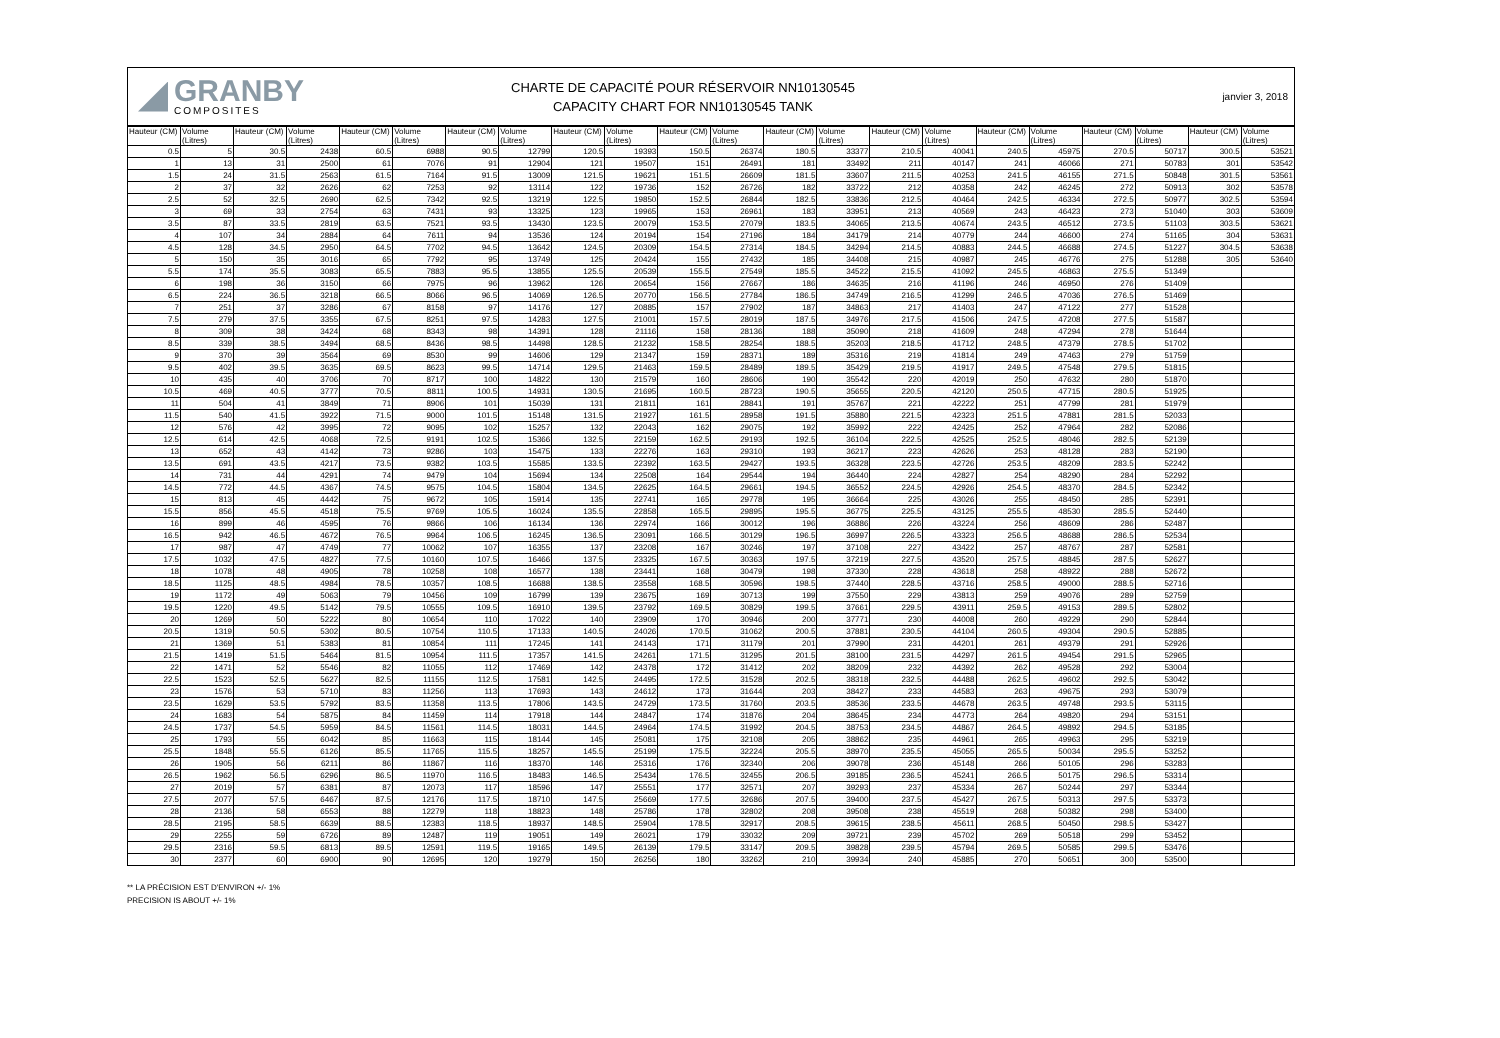GRANBY
COMPOSITES
CHARTE DE CAPACITÉ POUR RÉSERVOIR NN10130545
CAPACITY CHART FOR NN10130545 TANK
janvier 3, 2018
| Hauteur (CM) | Volume (Litres) | Hauteur (CM) | Volume (Litres) | Hauteur (CM) | Volume (Litres) | Hauteur (CM) | Volume (Litres) | Hauteur (CM) | Volume (Litres) | Hauteur (CM) | Volume (Litres) | Hauteur (CM) | Volume (Litres) | Hauteur (CM) | Volume (Litres) | Hauteur (CM) | Volume (Litres) | Hauteur (CM) | Volume (Litres) | Hauteur (CM) | Volume (Litres) |
| --- | --- | --- | --- | --- | --- | --- | --- | --- | --- | --- | --- | --- | --- | --- | --- | --- | --- | --- | --- | --- | --- |
| 0.5 | 5 | 30.5 | 2438 | 60.5 | 6988 | 90.5 | 12799 | 120.5 | 19393 | 150.5 | 26374 | 180.5 | 33377 | 210.5 | 40041 | 240.5 | 45975 | 270.5 | 50717 | 300.5 | 53521 |
| 1 | 13 | 31 | 2500 | 61 | 7076 | 91 | 12904 | 121 | 19507 | 151 | 26491 | 181 | 33492 | 211 | 40147 | 241 | 46066 | 271 | 50783 | 301 | 53542 |
| 1.5 | 24 | 31.5 | 2563 | 61.5 | 7164 | 91.5 | 13009 | 121.5 | 19621 | 151.5 | 26609 | 181.5 | 33607 | 211.5 | 40253 | 241.5 | 46155 | 271.5 | 50848 | 301.5 | 53561 |
| 2 | 37 | 32 | 2626 | 62 | 7253 | 92 | 13114 | 122 | 19736 | 152 | 26726 | 182 | 33722 | 212 | 40358 | 242 | 46245 | 272 | 50913 | 302 | 53578 |
| 2.5 | 52 | 32.5 | 2690 | 62.5 | 7342 | 92.5 | 13219 | 122.5 | 19850 | 152.5 | 26844 | 182.5 | 33836 | 212.5 | 40464 | 242.5 | 46334 | 272.5 | 50977 | 302.5 | 53594 |
| 3 | 69 | 33 | 2754 | 63 | 7431 | 93 | 13325 | 123 | 19965 | 153 | 26961 | 183 | 33951 | 213 | 40569 | 243 | 46423 | 273 | 51040 | 303 | 53609 |
| 3.5 | 87 | 33.5 | 2819 | 63.5 | 7521 | 93.5 | 13430 | 123.5 | 20079 | 153.5 | 27079 | 183.5 | 34065 | 213.5 | 40674 | 243.5 | 46512 | 273.5 | 51103 | 303.5 | 53621 |
| 4 | 107 | 34 | 2884 | 64 | 7611 | 94 | 13536 | 124 | 20194 | 154 | 27196 | 184 | 34179 | 214 | 40779 | 244 | 46600 | 274 | 51165 | 304 | 53631 |
| 4.5 | 128 | 34.5 | 2950 | 64.5 | 7702 | 94.5 | 13642 | 124.5 | 20309 | 154.5 | 27314 | 184.5 | 34294 | 214.5 | 40883 | 244.5 | 46688 | 274.5 | 51227 | 304.5 | 53638 |
| 5 | 150 | 35 | 3016 | 65 | 7792 | 95 | 13749 | 125 | 20424 | 155 | 27432 | 185 | 34408 | 215 | 40987 | 245 | 46776 | 275 | 51288 | 305 | 53640 |
| 5.5 | 174 | 35.5 | 3083 | 65.5 | 7883 | 95.5 | 13855 | 125.5 | 20539 | 155.5 | 27549 | 185.5 | 34522 | 215.5 | 41092 | 245.5 | 46863 | 275.5 | 51349 | | |
| 6 | 198 | 36 | 3150 | 66 | 7975 | 96 | 13962 | 126 | 20654 | 156 | 27667 | 186 | 34635 | 216 | 41196 | 246 | 46950 | 276 | 51409 | | |
| 6.5 | 224 | 36.5 | 3218 | 66.5 | 8066 | 96.5 | 14069 | 126.5 | 20770 | 156.5 | 27784 | 186.5 | 34749 | 216.5 | 41299 | 246.5 | 47036 | 276.5 | 51469 | | |
| 7 | 251 | 37 | 3286 | 67 | 8158 | 97 | 14176 | 127 | 20885 | 157 | 27902 | 187 | 34863 | 217 | 41403 | 247 | 47122 | 277 | 51528 | | |
| 7.5 | 279 | 37.5 | 3355 | 67.5 | 8251 | 97.5 | 14283 | 127.5 | 21001 | 157.5 | 28019 | 187.5 | 34976 | 217.5 | 41506 | 247.5 | 47208 | 277.5 | 51587 | | |
| 8 | 309 | 38 | 3424 | 68 | 8343 | 98 | 14391 | 128 | 21116 | 158 | 28136 | 188 | 35090 | 218 | 41609 | 248 | 47294 | 278 | 51644 | | |
| 8.5 | 339 | 38.5 | 3494 | 68.5 | 8436 | 98.5 | 14498 | 128.5 | 21232 | 158.5 | 28254 | 188.5 | 35203 | 218.5 | 41712 | 248.5 | 47379 | 278.5 | 51702 | | |
| 9 | 370 | 39 | 3564 | 69 | 8530 | 99 | 14606 | 129 | 21347 | 159 | 28371 | 189 | 35316 | 219 | 41814 | 249 | 47463 | 279 | 51759 | | |
| 9.5 | 402 | 39.5 | 3635 | 69.5 | 8623 | 99.5 | 14714 | 129.5 | 21463 | 159.5 | 28489 | 189.5 | 35429 | 219.5 | 41917 | 249.5 | 47548 | 279.5 | 51815 | | |
| 10 | 435 | 40 | 3706 | 70 | 8717 | 100 | 14822 | 130 | 21579 | 160 | 28606 | 190 | 35542 | 220 | 42019 | 250 | 47632 | 280 | 51870 | | |
| 10.5 | 469 | 40.5 | 3777 | 70.5 | 8811 | 100.5 | 14931 | 130.5 | 21695 | 160.5 | 28723 | 190.5 | 35655 | 220.5 | 42120 | 250.5 | 47715 | 280.5 | 51925 | | |
| 11 | 504 | 41 | 3849 | 71 | 8906 | 101 | 15039 | 131 | 21811 | 161 | 28841 | 191 | 35767 | 221 | 42222 | 251 | 47799 | 281 | 51979 | | |
| 11.5 | 540 | 41.5 | 3922 | 71.5 | 9000 | 101.5 | 15148 | 131.5 | 21927 | 161.5 | 28958 | 191.5 | 35880 | 221.5 | 42323 | 251.5 | 47881 | 281.5 | 52033 | | |
| 12 | 576 | 42 | 3995 | 72 | 9095 | 102 | 15257 | 132 | 22043 | 162 | 29075 | 192 | 35992 | 222 | 42425 | 252 | 47964 | 282 | 52086 | | |
| 12.5 | 614 | 42.5 | 4068 | 72.5 | 9191 | 102.5 | 15366 | 132.5 | 22159 | 162.5 | 29193 | 192.5 | 36104 | 222.5 | 42525 | 252.5 | 48046 | 282.5 | 52139 | | |
| 13 | 652 | 43 | 4142 | 73 | 9286 | 103 | 15475 | 133 | 22276 | 163 | 29310 | 193 | 36217 | 223 | 42626 | 253 | 48128 | 283 | 52190 | | |
| 13.5 | 691 | 43.5 | 4217 | 73.5 | 9382 | 103.5 | 15585 | 133.5 | 22392 | 163.5 | 29427 | 193.5 | 36328 | 223.5 | 42726 | 253.5 | 48209 | 283.5 | 52242 | | |
| 14 | 731 | 44 | 4291 | 74 | 9479 | 104 | 15694 | 134 | 22508 | 164 | 29544 | 194 | 36440 | 224 | 42827 | 254 | 48290 | 284 | 52292 | | |
| 14.5 | 772 | 44.5 | 4367 | 74.5 | 9575 | 104.5 | 15804 | 134.5 | 22625 | 164.5 | 29661 | 194.5 | 36552 | 224.5 | 42926 | 254.5 | 48370 | 284.5 | 52342 | | |
| 15 | 813 | 45 | 4442 | 75 | 9672 | 105 | 15914 | 135 | 22741 | 165 | 29778 | 195 | 36664 | 225 | 43026 | 255 | 48450 | 285 | 52391 | | |
| 15.5 | 856 | 45.5 | 4518 | 75.5 | 9769 | 105.5 | 16024 | 135.5 | 22858 | 165.5 | 29895 | 195.5 | 36775 | 225.5 | 43125 | 255.5 | 48530 | 285.5 | 52440 | | |
| 16 | 899 | 46 | 4595 | 76 | 9866 | 106 | 16134 | 136 | 22974 | 166 | 30012 | 196 | 36886 | 226 | 43224 | 256 | 48609 | 286 | 52487 | | |
| 16.5 | 942 | 46.5 | 4672 | 76.5 | 9964 | 106.5 | 16245 | 136.5 | 23091 | 166.5 | 30129 | 196.5 | 36997 | 226.5 | 43323 | 256.5 | 48688 | 286.5 | 52534 | | |
| 17 | 987 | 47 | 4749 | 77 | 10062 | 107 | 16355 | 137 | 23208 | 167 | 30246 | 197 | 37108 | 227 | 43422 | 257 | 48767 | 287 | 52581 | | |
| 17.5 | 1032 | 47.5 | 4827 | 77.5 | 10160 | 107.5 | 16466 | 137.5 | 23325 | 167.5 | 30363 | 197.5 | 37219 | 227.5 | 43520 | 257.5 | 48845 | 287.5 | 52627 | | |
| 18 | 1078 | 48 | 4905 | 78 | 10258 | 108 | 16577 | 138 | 23441 | 168 | 30479 | 198 | 37330 | 228 | 43618 | 258 | 48922 | 288 | 52672 | | |
| 18.5 | 1125 | 48.5 | 4984 | 78.5 | 10357 | 108.5 | 16688 | 138.5 | 23558 | 168.5 | 30596 | 198.5 | 37440 | 228.5 | 43716 | 258.5 | 49000 | 288.5 | 52716 | | |
| 19 | 1172 | 49 | 5063 | 79 | 10456 | 109 | 16799 | 139 | 23675 | 169 | 30713 | 199 | 37550 | 229 | 43813 | 259 | 49076 | 289 | 52759 | | |
| 19.5 | 1220 | 49.5 | 5142 | 79.5 | 10555 | 109.5 | 16910 | 139.5 | 23792 | 169.5 | 30829 | 199.5 | 37661 | 229.5 | 43911 | 259.5 | 49153 | 289.5 | 52802 | | |
| 20 | 1269 | 50 | 5222 | 80 | 10654 | 110 | 17022 | 140 | 23909 | 170 | 30946 | 200 | 37771 | 230 | 44008 | 260 | 49229 | 290 | 52844 | | |
| 20.5 | 1319 | 50.5 | 5302 | 80.5 | 10754 | 110.5 | 17133 | 140.5 | 24026 | 170.5 | 31062 | 200.5 | 37881 | 230.5 | 44104 | 260.5 | 49304 | 290.5 | 52885 | | |
| 21 | 1369 | 51 | 5383 | 81 | 10854 | 111 | 17245 | 141 | 24143 | 171 | 31179 | 201 | 37990 | 231 | 44201 | 261 | 49379 | 291 | 52926 | | |
| 21.5 | 1419 | 51.5 | 5464 | 81.5 | 10954 | 111.5 | 17357 | 141.5 | 24261 | 171.5 | 31295 | 201.5 | 38100 | 231.5 | 44297 | 261.5 | 49454 | 291.5 | 52965 | | |
| 22 | 1471 | 52 | 5546 | 82 | 11055 | 112 | 17469 | 142 | 24378 | 172 | 31412 | 202 | 38209 | 232 | 44392 | 262 | 49528 | 292 | 53004 | | |
| 22.5 | 1523 | 52.5 | 5627 | 82.5 | 11155 | 112.5 | 17581 | 142.5 | 24495 | 172.5 | 31528 | 202.5 | 38318 | 232.5 | 44488 | 262.5 | 49602 | 292.5 | 53042 | | |
| 23 | 1576 | 53 | 5710 | 83 | 11256 | 113 | 17693 | 143 | 24612 | 173 | 31644 | 203 | 38427 | 233 | 44583 | 263 | 49675 | 293 | 53079 | | |
| 23.5 | 1629 | 53.5 | 5792 | 83.5 | 11358 | 113.5 | 17806 | 143.5 | 24729 | 173.5 | 31760 | 203.5 | 38536 | 233.5 | 44678 | 263.5 | 49748 | 293.5 | 53115 | | |
| 24 | 1683 | 54 | 5875 | 84 | 11459 | 114 | 17918 | 144 | 24847 | 174 | 31876 | 204 | 38645 | 234 | 44773 | 264 | 49820 | 294 | 53151 | | |
| 24.5 | 1737 | 54.5 | 5959 | 84.5 | 11561 | 114.5 | 18031 | 144.5 | 24964 | 174.5 | 31992 | 204.5 | 38753 | 234.5 | 44867 | 264.5 | 49892 | 294.5 | 53185 | | |
| 25 | 1793 | 55 | 6042 | 85 | 11663 | 115 | 18144 | 145 | 25081 | 175 | 32108 | 205 | 38862 | 235 | 44961 | 265 | 49963 | 295 | 53219 | | |
| 25.5 | 1848 | 55.5 | 6126 | 85.5 | 11765 | 115.5 | 18257 | 145.5 | 25199 | 175.5 | 32224 | 205.5 | 38970 | 235.5 | 45055 | 265.5 | 50034 | 295.5 | 53252 | | |
| 26 | 1905 | 56 | 6211 | 86 | 11867 | 116 | 18370 | 146 | 25316 | 176 | 32340 | 206 | 39078 | 236 | 45148 | 266 | 50105 | 296 | 53283 | | |
| 26.5 | 1962 | 56.5 | 6296 | 86.5 | 11970 | 116.5 | 18483 | 146.5 | 25434 | 176.5 | 32455 | 206.5 | 39185 | 236.5 | 45241 | 266.5 | 50175 | 296.5 | 53314 | | |
| 27 | 2019 | 57 | 6381 | 87 | 12073 | 117 | 18596 | 147 | 25551 | 177 | 32571 | 207 | 39293 | 237 | 45334 | 267 | 50244 | 297 | 53344 | | |
| 27.5 | 2077 | 57.5 | 6467 | 87.5 | 12176 | 117.5 | 18710 | 147.5 | 25669 | 177.5 | 32686 | 207.5 | 39400 | 237.5 | 45427 | 267.5 | 50313 | 297.5 | 53373 | | |
| 28 | 2136 | 58 | 6553 | 88 | 12279 | 118 | 18823 | 148 | 25786 | 178 | 32802 | 208 | 39508 | 238 | 45519 | 268 | 50382 | 298 | 53400 | | |
| 28.5 | 2195 | 58.5 | 6639 | 88.5 | 12383 | 118.5 | 18937 | 148.5 | 25904 | 178.5 | 32917 | 208.5 | 39615 | 238.5 | 45611 | 268.5 | 50450 | 298.5 | 53427 | | |
| 29 | 2255 | 59 | 6726 | 89 | 12487 | 119 | 19051 | 149 | 26021 | 179 | 33032 | 209 | 39721 | 239 | 45702 | 269 | 50518 | 299 | 53452 | | |
| 29.5 | 2316 | 59.5 | 6813 | 89.5 | 12591 | 119.5 | 19165 | 149.5 | 26139 | 179.5 | 33147 | 209.5 | 39828 | 239.5 | 45794 | 269.5 | 50585 | 299.5 | 53476 | | |
| 30 | 2377 | 60 | 6900 | 90 | 12695 | 120 | 19279 | 150 | 26256 | 180 | 33262 | 210 | 39934 | 240 | 45885 | 270 | 50651 | 300 | 53500 | | |
** LA PRÉCISION EST D'ENVIRON +/- 1%
PRECISION IS ABOUT +/- 1%